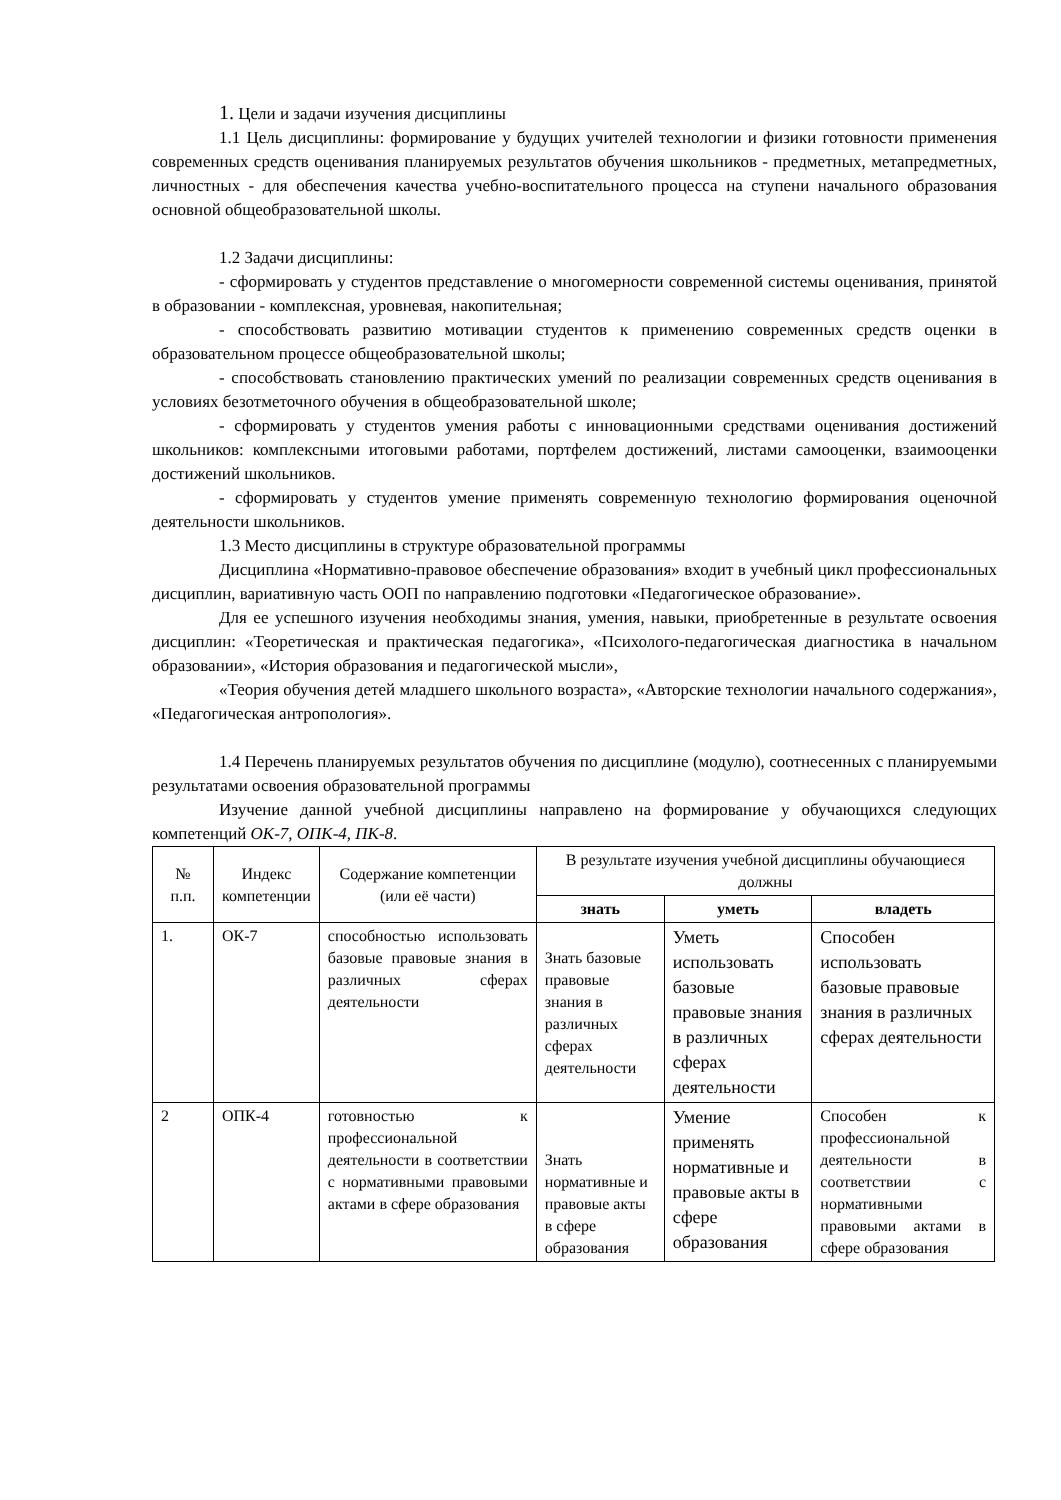1. Цели и задачи изучения дисциплины
1.1 Цель дисциплины: формирование у будущих учителей технологии и физики готовности применения современных средств оценивания планируемых результатов обучения школьников - предметных, метапредметных, личностных - для обеспечения качества учебно-воспитательного процесса на ступени начального образования основной общеобразовательной школы.
1.2 Задачи дисциплины:
- сформировать у студентов представление о многомерности современной системы оценивания, принятой в образовании - комплексная, уровневая, накопительная;
- способствовать развитию мотивации студентов к применению современных средств оценки в образовательном процессе общеобразовательной школы;
- способствовать становлению практических умений по реализации современных средств оценивания в условиях безотметочного обучения в общеобразовательной школе;
- сформировать у студентов умения работы с инновационными средствами оценивания достижений школьников: комплексными итоговыми работами, портфелем достижений, листами самооценки, взаимооценки достижений школьников.
- сформировать у студентов умение применять современную технологию формирования оценочной деятельности школьников.
1.3 Место дисциплины в структуре образовательной программы
Дисциплина «Нормативно-правовое обеспечение образования» входит в учебный цикл профессиональных дисциплин, вариативную часть ООП по направлению подготовки «Педагогическое образование».
Для ее успешного изучения необходимы знания, умения, навыки, приобретенные в результате освоения дисциплин: «Теоретическая и практическая педагогика», «Психолого-педагогическая диагностика в начальном образовании», «История образования и педагогической мысли»,
«Теория обучения детей младшего школьного возраста», «Авторские технологии начального содержания», «Педагогическая антропология».
1.4 Перечень планируемых результатов обучения по дисциплине (модулю), соотнесенных с планируемыми результатами освоения образовательной программы
Изучение данной учебной дисциплины направлено на формирование у обучающихся следующих компетенций ОК-7, ОПК-4, ПК-8.
| № п.п. | Индекс компетенции | Содержание компетенции (или её части) | В результате изучения учебной дисциплины обучающиеся должны | | |
| --- | --- | --- | --- | --- | --- |
| | | | знать | уметь | владеть |
| 1. | ОК-7 | способностью использовать базовые правовые знания в различных сферах деятельности | Знать базовые правовые знания в различных сферах деятельности | Уметь использовать базовые правовые знания в различных сферах деятельности | Способен использовать базовые правовые знания в различных сферах деятельности |
| 2 | ОПК-4 | готовностью к профессиональной деятельности в соответствии с нормативными правовыми актами в сфере образования | Знать нормативные и правовые акты в сфере образования | Умение применять нормативные и правовые акты в сфере образования | Способен к профессиональной деятельности в соответствии с нормативными правовыми актами в сфере образования |